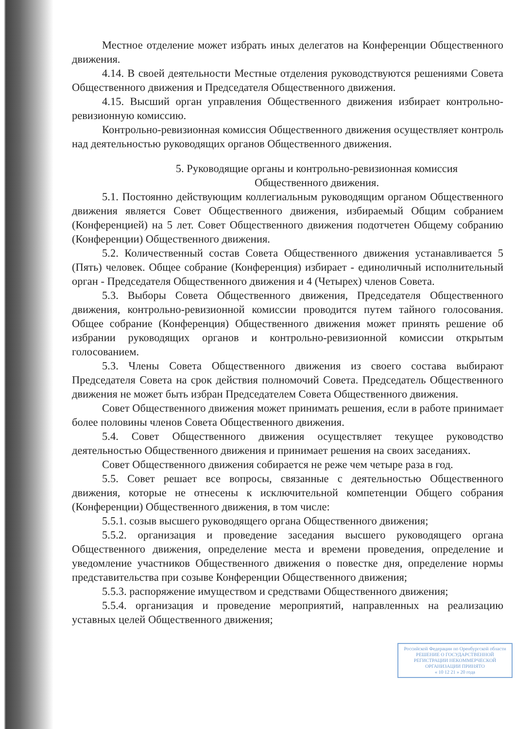Местное отделение может избрать иных делегатов на Конференции Общественного движения.
4.14. В своей деятельности Местные отделения руководствуются решениями Совета Общественного движения и Председателя Общественного движения.
4.15. Высший орган управления Общественного движения избирает контрольно-ревизионную комиссию.
Контрольно-ревизионная комиссия Общественного движения осуществляет контроль над деятельностью руководящих органов Общественного движения.
5. Руководящие органы и контрольно-ревизионная комиссия
Общественного движения.
5.1. Постоянно действующим коллегиальным руководящим органом Общественного движения является Совет Общественного движения, избираемый Общим собранием (Конференцией) на 5 лет. Совет Общественного движения подотчетен Общему собранию (Конференции) Общественного движения.
5.2. Количественный состав Совета Общественного движения устанавливается 5 (Пять) человек. Общее собрание (Конференция) избирает - единоличный исполнительный орган - Председателя Общественного движения и 4 (Четырех) членов Совета.
5.3. Выборы Совета Общественного движения, Председателя Общественного движения, контрольно-ревизионной комиссии проводится путем тайного голосования. Общее собрание (Конференция) Общественного движения может принять решение об избрании руководящих органов и контрольно-ревизионной комиссии открытым голосованием.
5.3. Члены Совета Общественного движения из своего состава выбирают Председателя Совета на срок действия полномочий Совета. Председатель Общественного движения не может быть избран Председателем Совета Общественного движения.
Совет Общественного движения может принимать решения, если в работе принимает более половины членов Совета Общественного движения.
5.4. Совет Общественного движения осуществляет текущее руководство деятельностью Общественного движения и принимает решения на своих заседаниях.
Совет Общественного движения собирается не реже чем четыре раза в год.
5.5. Совет решает все вопросы, связанные с деятельностью Общественного движения, которые не отнесены к исключительной компетенции Общего собрания (Конференции) Общественного движения, в том числе:
5.5.1. созыв высшего руководящего органа Общественного движения;
5.5.2. организация и проведение заседания высшего руководящего органа Общественного движения, определение места и времени проведения, определение и уведомление участников Общественного движения о повестке дня, определение нормы представительства при созыве Конференции Общественного движения;
5.5.3. распоряжение имуществом и средствами Общественного движения;
5.5.4. организация и проведение мероприятий, направленных на реализацию уставных целей Общественного движения;
Российской Федерации по Оренбургской области
РЕШЕНИЕ О ГОСУДАРСТВЕННОЙ
РЕГИСТРАЦИИ НЕКОММЕРЧЕСКОЙ
ОРГАНИЗАЦИИ ПРИНЯТО
« 10 12 21 » 20 года